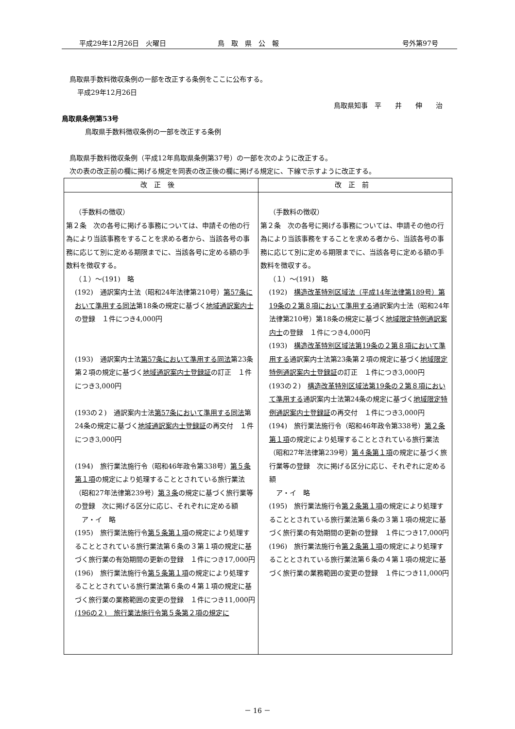平成29年12月26日　火曜日 鳥　取　県　公　報 号外第97号
鳥取県手数料徴収条例の一部を改正する条例をここに公布する。
平成29年12月26日
鳥取県知事　平　　井　　伸　　治
鳥取県条例第53号
鳥取県手数料徴収条例の一部を改正する条例
鳥取県手数料徴収条例（平成12年鳥取県条例第37号）の一部を次のように改正する。
次の表の改正前の欄に掲げる規定を同表の改正後の欄に掲げる規定に、下線で示すように改正する。
| 改正後 | 改正前 |
| --- | --- |
| （手数料の徴収） 第２条 次の各号に掲げる事務については、申請その他の行為により当該事務をすることを求める者から、当該各号の事務に応じて別に定める期限までに、当該各号に定める額の手数料を徴収する。 （１）～(191) 略 (192) 通訳案内士法（昭和24年法律第210号） 第57条において準用する同法 第18条の規定に基づく 地域通訳案内士 の登録 １件につき4,000円 (193) 通訳案内士法 第57条において準用する同法 第23条第２項の規定に基づく 地域通訳案内士登録証 の訂正 １件につき3,000円 (193の２) 通訳案内士法 第57条において準用する同法 第24条の規定に基づく 地域通訳案内士登録証 の再交付 １件につき3,000円 (194) 旅行業法施行令（昭和46年政令第338号） 第５条第１項 の規定により処理することとされている旅行業法（昭和27年法律第239号） 第３条 の規定に基づく旅行業等の登録 次に掲げる区分に応じ、それぞれに定める額 ア・イ 略 (195) 旅行業法施行令 第５条第１項 の規定により処理することとされている旅行業法第６条の３第１項の規定に基づく旅行業の有効期間の更新の登録 １件につき17,000円 (196) 旅行業法施行令 第５条第１項 の規定により処理することとされている旅行業法第６条の４第１項の規定に基づく旅行業の業務範囲の変更の登録 １件につき11,000円 (196の２) 旅行業法施行令第５条第２項の規定に | （手数料の徴収） 第２条 次の各号に掲げる事務については、申請その他の行為により当該事務をすることを求める者から、当該各号の事務に応じて別に定める期限までに、当該各号に定める額の手数料を徴収する。 （１）～(191) 略 (192) 構造改革特別区域法（平成14年法律第189号）第19条の２第８項において準用する 通訳案内士法（昭和24年法律第210号）第18条の規定に基づく 地域限定特例通訳案内士 の登録 １件につき4,000円 (193) 構造改革特別区域法第19条の２第８項において準用する 通訳案内士法第23条第２項の規定に基づく 地域限定特例通訳案内士登録証 の訂正 １件につき3,000円 (193の２) 構造改革特別区域法第19条の２第８項において準用する 通訳案内士法第24条の規定に基づく 地域限定特例通訳案内士登録証 の再交付 １件につき3,000円 (194) 旅行業法施行令（昭和46年政令第338号） 第２条第１項 の規定により処理することとされている旅行業法（昭和27年法律第239号） 第４条第１項 の規定に基づく旅行業等の登録 次に掲げる区分に応じ、それぞれに定める額 ア・イ 略 (195) 旅行業法施行令 第２条第１項 の規定により処理することとされている旅行業法第６条の３第１項の規定に基づく旅行業の有効期間の更新の登録 １件につき17,000円 (196) 旅行業法施行令 第２条第１項 の規定により処理することとされている旅行業法第６条の４第１項の規定に基づく旅行業の業務範囲の変更の登録 １件につき11,000円 |
－ 16 －